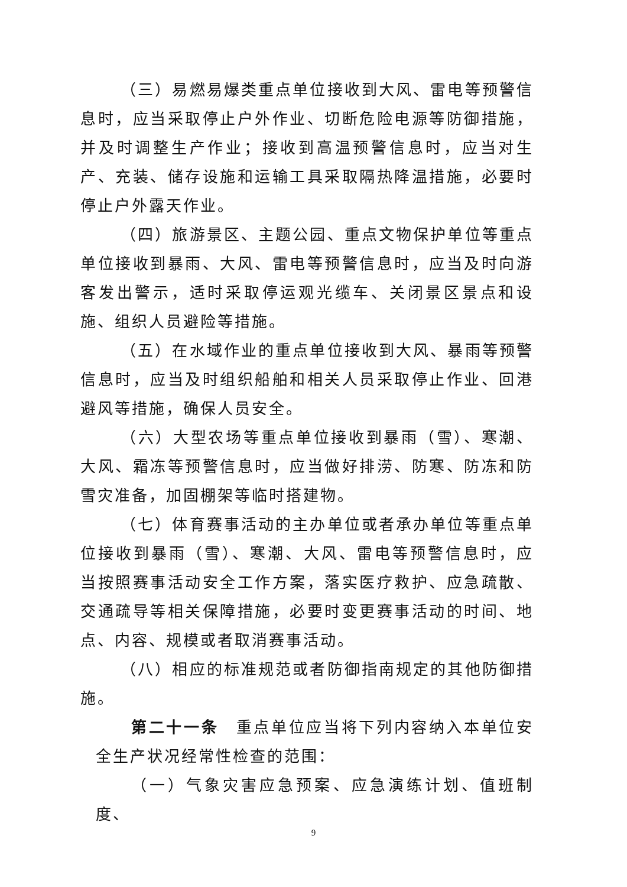（三）易燃易爆类重点单位接收到大风、雷电等预警信息时，应当采取停止户外作业、切断危险电源等防御措施，并及时调整生产作业；接收到高温预警信息时，应当对生产、充装、储存设施和运输工具采取隔热降温措施，必要时停止户外露天作业。
（四）旅游景区、主题公园、重点文物保护单位等重点单位接收到暴雨、大风、雷电等预警信息时，应当及时向游客发出警示，适时采取停运观光缆车、关闭景区景点和设施、组织人员避险等措施。
（五）在水域作业的重点单位接收到大风、暴雨等预警信息时，应当及时组织船舶和相关人员采取停止作业、回港避风等措施，确保人员安全。
（六）大型农场等重点单位接收到暴雨（雪）、寒潮、大风、霜冻等预警信息时，应当做好排涝、防寒、防冻和防雪灾准备，加固棚架等临时搭建物。
（七）体育赛事活动的主办单位或者承办单位等重点单位接收到暴雨（雪）、寒潮、大风、雷电等预警信息时，应当按照赛事活动安全工作方案，落实医疗救护、应急疏散、交通疏导等相关保障措施，必要时变更赛事活动的时间、地点、内容、规模或者取消赛事活动。
（八）相应的标准规范或者防御指南规定的其他防御措施。
第二十一条　重点单位应当将下列内容纳入本单位安全生产状况经常性检查的范围：
（一）气象灾害应急预案、应急演练计划、值班制度、
9